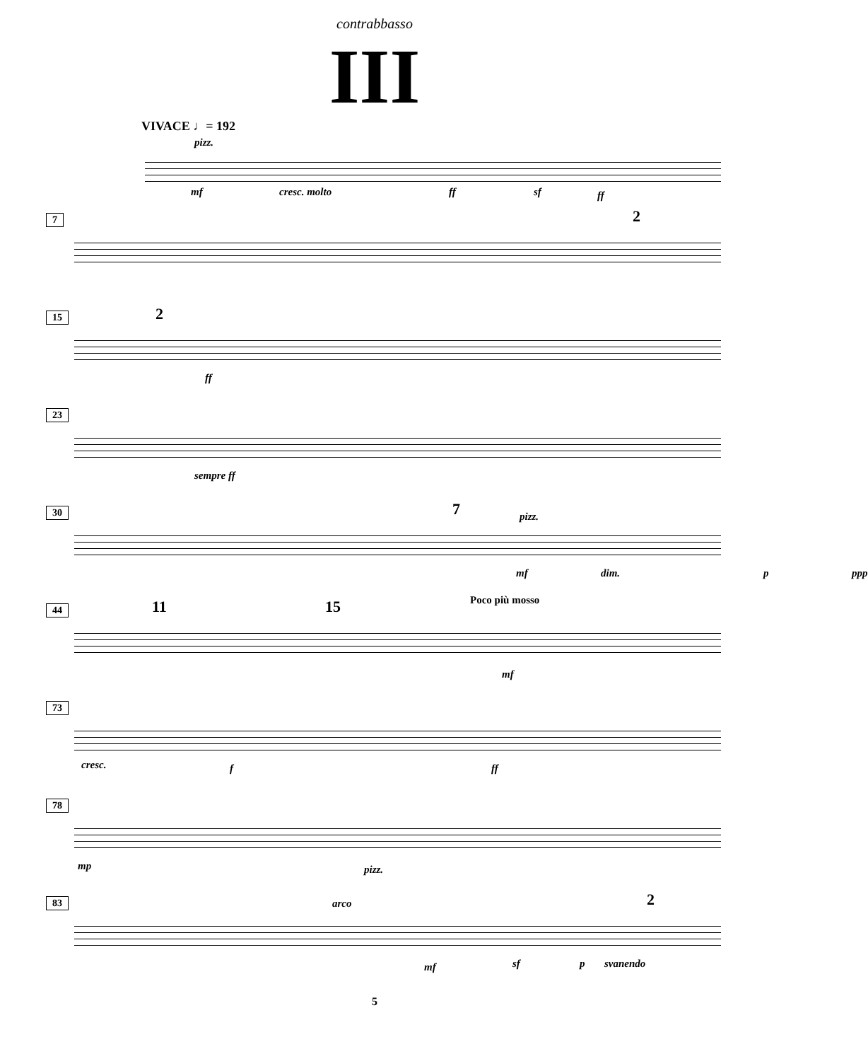contrabbasso
III
VIVACE ♩= 192
pizz.
mf cresc. molto ff sf ff
7
2
15
2
ff
23
sempre ff
30
7 pizz.
mf dim. p ppp
44
11 15 Poco più mosso
mf
73
cresc. f ff
78
mp pizz.
83
arco 2
mf sf p svanendo
5